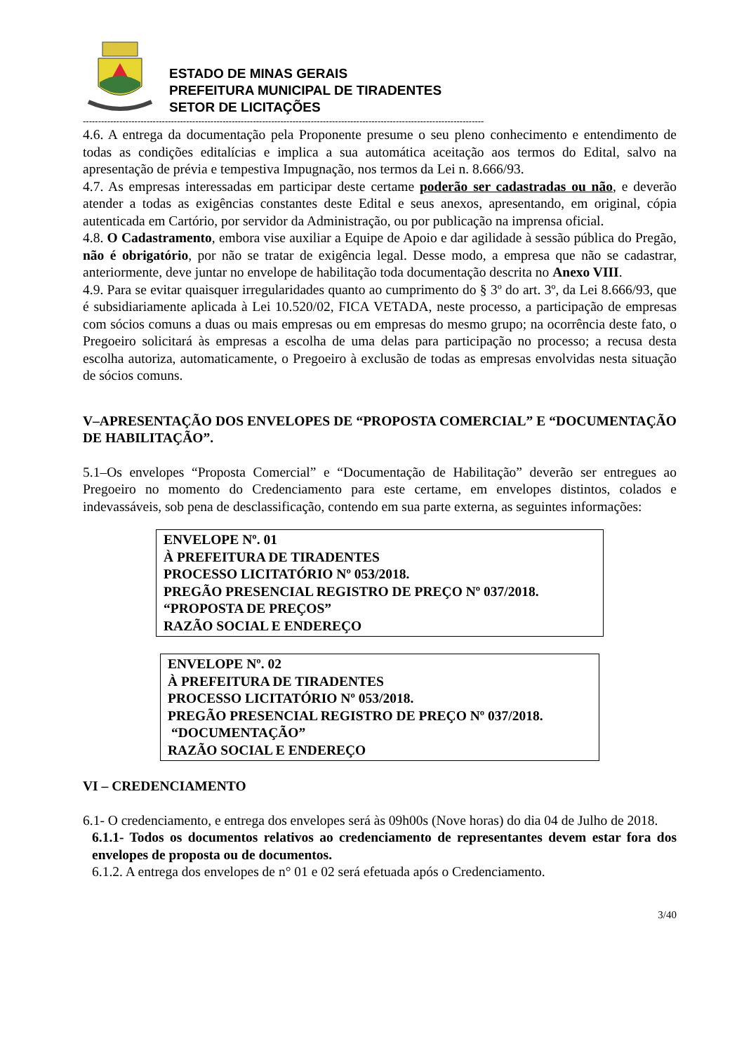ESTADO DE MINAS GERAIS
PREFEITURA MUNICIPAL DE TIRADENTES
SETOR DE LICITAÇÕES
------------------------------------------------------------------------------------------------------------------------------------
4.6. A entrega da documentação pela Proponente presume o seu pleno conhecimento e entendimento de todas as condições editalícias e implica a sua automática aceitação aos termos do Edital, salvo na apresentação de prévia e tempestiva Impugnação, nos termos da Lei n. 8.666/93.
4.7. As empresas interessadas em participar deste certame poderão ser cadastradas ou não, e deverão atender a todas as exigências constantes deste Edital e seus anexos, apresentando, em original, cópia autenticada em Cartório, por servidor da Administração, ou por publicação na imprensa oficial.
4.8. O Cadastramento, embora vise auxiliar a Equipe de Apoio e dar agilidade à sessão pública do Pregão, não é obrigatório, por não se tratar de exigência legal. Desse modo, a empresa que não se cadastrar, anteriormente, deve juntar no envelope de habilitação toda documentação descrita no Anexo VIII.
4.9. Para se evitar quaisquer irregularidades quanto ao cumprimento do § 3º do art. 3º, da Lei 8.666/93, que é subsidiariamente aplicada à Lei 10.520/02, FICA VETADA, neste processo, a participação de empresas com sócios comuns a duas ou mais empresas ou em empresas do mesmo grupo; na ocorrência deste fato, o Pregoeiro solicitará às empresas a escolha de uma delas para participação no processo; a recusa desta escolha autoriza, automaticamente, o Pregoeiro à exclusão de todas as empresas envolvidas nesta situação de sócios comuns.
V–APRESENTAÇÃO DOS ENVELOPES DE “PROPOSTA COMERCIAL” E “DOCUMENTAÇÃO DE HABILITAÇÃO”.
5.1–Os envelopes “Proposta Comercial” e “Documentação de Habilitação” deverão ser entregues ao Pregoeiro no momento do Credenciamento para este certame, em envelopes distintos, colados e indevassáveis, sob pena de desclassificação, contendo em sua parte externa, as seguintes informações:
ENVELOPE Nº. 01
À PREFEITURA DE TIRADENTES
PROCESSO LICITATÓRIO Nº 053/2018.
PREGÃO PRESENCIAL REGISTRO DE PREÇO Nº 037/2018.
“PROPOSTA DE PREÇOS”
RAZÃO SOCIAL E ENDEREÇO
ENVELOPE Nº. 02
À PREFEITURA DE TIRADENTES
PROCESSO LICITATÓRIO Nº 053/2018.
PREGÃO PRESENCIAL REGISTRO DE PREÇO Nº 037/2018.
“DOCUMENTAÇÃO”
RAZÃO SOCIAL E ENDEREÇO
VI – CREDENCIAMENTO
6.1- O credenciamento, e entrega dos envelopes será às 09h00s (Nove horas) do dia 04 de Julho de 2018.
6.1.1- Todos os documentos relativos ao credenciamento de representantes devem estar fora dos envelopes de proposta ou de documentos.
6.1.2. A entrega dos envelopes de n° 01 e 02 será efetuada após o Credenciamento.
3/40